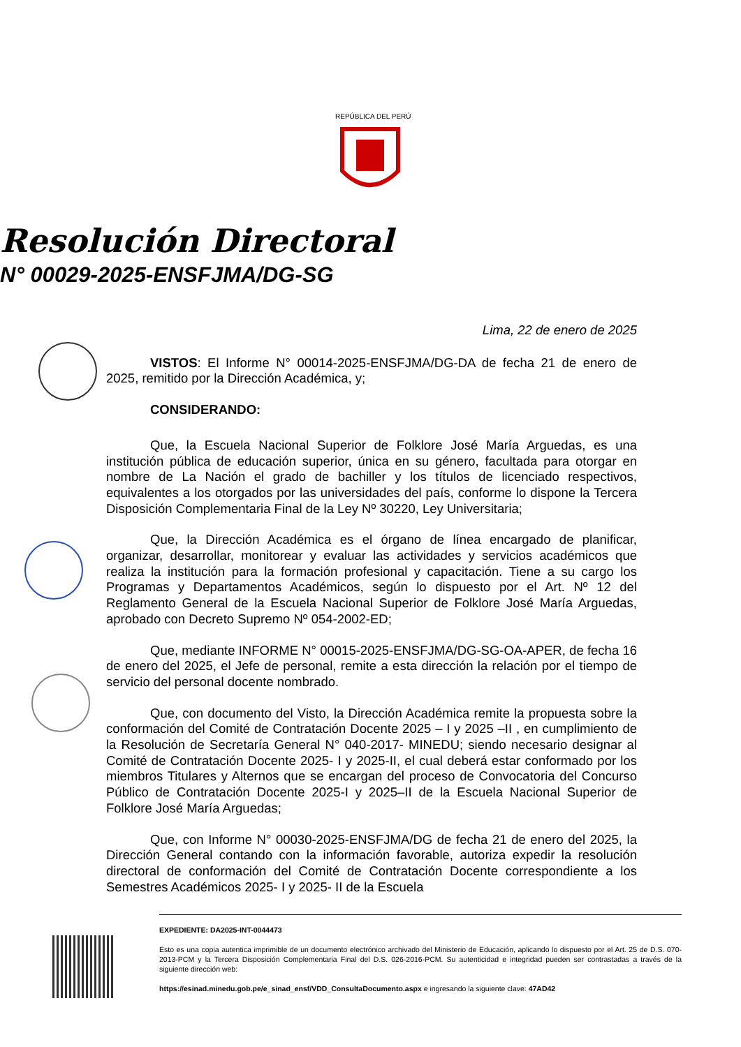REPÚBLICA DEL PERÚ
Resolución Directoral
N° 00029-2025-ENSFJMA/DG-SG
Lima, 22 de enero de 2025
VISTOS: El Informe N° 00014-2025-ENSFJMA/DG-DA de fecha 21 de enero de 2025, remitido por la Dirección Académica, y;
CONSIDERANDO:
Que, la Escuela Nacional Superior de Folklore José María Arguedas, es una institución pública de educación superior, única en su género, facultada para otorgar en nombre de La Nación el grado de bachiller y los títulos de licenciado respectivos, equivalentes a los otorgados por las universidades del país, conforme lo dispone la Tercera Disposición Complementaria Final de la Ley Nº 30220, Ley Universitaria;
Que, la Dirección Académica es el órgano de línea encargado de planificar, organizar, desarrollar, monitorear y evaluar las actividades y servicios académicos que realiza la institución para la formación profesional y capacitación. Tiene a su cargo los Programas y Departamentos Académicos, según lo dispuesto por el Art. Nº 12 del Reglamento General de la Escuela Nacional Superior de Folklore José María Arguedas, aprobado con Decreto Supremo Nº 054-2002-ED;
Que, mediante INFORME N° 00015-2025-ENSFJMA/DG-SG-OA-APER, de fecha 16 de enero del 2025, el Jefe de personal, remite a esta dirección la relación por el tiempo de servicio del personal docente nombrado.
Que, con documento del Visto, la Dirección Académica remite la propuesta sobre la conformación del Comité de Contratación Docente 2025 – I y 2025 –II , en cumplimiento de la Resolución de Secretaría General N° 040-2017- MINEDU; siendo necesario designar al Comité de Contratación Docente 2025- I y 2025-II, el cual deberá estar conformado por los miembros Titulares y Alternos que se encargan del proceso de Convocatoria del Concurso Público de Contratación Docente 2025-I y 2025–II de la Escuela Nacional Superior de Folklore José María Arguedas;
Que, con Informe N° 00030-2025-ENSFJMA/DG de fecha 21 de enero del 2025, la Dirección General contando con la información favorable, autoriza expedir la resolución directoral de conformación del Comité de Contratación Docente correspondiente a los Semestres Académicos 2025- I y 2025- II de la Escuela
EXPEDIENTE: DA2025-INT-0044473
Esto es una copia autentica imprimible de un documento electrónico archivado del Ministerio de Educación, aplicando lo dispuesto por el Art. 25 de D.S. 070-2013-PCM y la Tercera Disposición Complementaria Final del D.S. 026-2016-PCM. Su autenticidad e integridad pueden ser contrastadas a través de la siguiente dirección web:
https://esinad.minedu.gob.pe/e_sinad_ensf/VDD_ConsultaDocumento.aspx e ingresando la siguiente clave: 47AD42